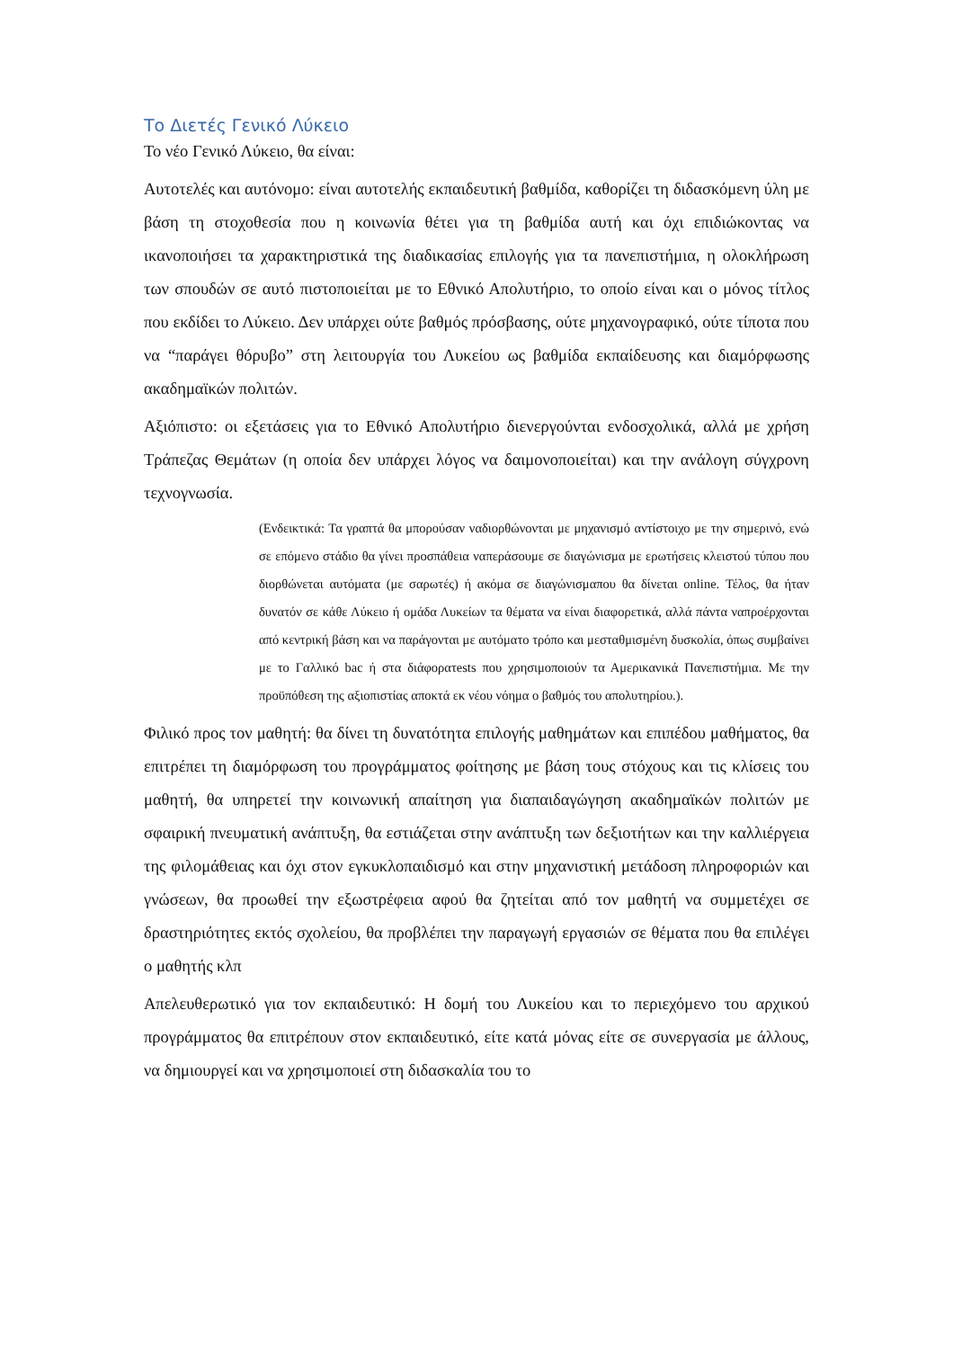Το Διετές Γενικό Λύκειο
Το νέο Γενικό Λύκειο, θα είναι:
Αυτοτελές και αυτόνομο: είναι αυτοτελής εκπαιδευτική βαθμίδα, καθορίζει τη διδασκόμενη ύλη με βάση τη στοχοθεσία που η κοινωνία θέτει για τη βαθμίδα αυτή και όχι επιδιώκοντας να ικανοποιήσει τα χαρακτηριστικά της διαδικασίας επιλογής για τα πανεπιστήμια, η ολοκλήρωση των σπουδών σε αυτό πιστοποιείται με το Εθνικό Απολυτήριο, το οποίο είναι και ο μόνος τίτλος που εκδίδει το Λύκειο. Δεν υπάρχει ούτε βαθμός πρόσβασης, ούτε μηχανογραφικό, ούτε τίποτα που να “παράγει θόρυβο” στη λειτουργία του Λυκείου ως βαθμίδα εκπαίδευσης και διαμόρφωσης ακαδημαϊκών πολιτών.
Αξιόπιστο: οι εξετάσεις για το Εθνικό Απολυτήριο διενεργούνται ενδοσχολικά, αλλά με χρήση Τράπεζας Θεμάτων (η οποία δεν υπάρχει λόγος να δαιμονοποιείται) και την ανάλογη σύγχρονη τεχνογνωσία.
(Ενδεικτικά: Τα γραπτά θα μπορούσαν ναδιορθώνονται με μηχανισμό αντίστοιχο με την σημερινό, ενώ σε επόμενο στάδιο θα γίνει προσπάθεια ναπεράσουμε σε διαγώνισμα με ερωτήσεις κλειστού τύπου που διορθώνεται αυτόματα (με σαρωτές) ή ακόμα σε διαγώνισμαπου θα δίνεται online. Τέλος, θα ήταν δυνατόν σε κάθε Λύκειο ή ομάδα Λυκείων τα θέματα να είναι διαφορετικά, αλλά πάντα ναπροέρχονται από κεντρική βάση και να παράγονται με αυτόματο τρόπο και μεσταθμισμένη δυσκολία, όπως συμβαίνει με το Γαλλικό bac ή στα διάφορατests που χρησιμοποιούν τα Αμερικανικά Πανεπιστήμια. Με την προϋπόθεση της αξιοπιστίας αποκτά εκ νέου νόημα ο βαθμός του απολυτηρίου.).
Φιλικό προς τον μαθητή: θα δίνει τη δυνατότητα επιλογής μαθημάτων και επιπέδου μαθήματος, θα επιτρέπει τη διαμόρφωση του προγράμματος φοίτησης με βάση τους στόχους και τις κλίσεις του μαθητή, θα υπηρετεί την κοινωνική απαίτηση για διαπαιδαγώγηση ακαδημαϊκών πολιτών με σφαιρική πνευματική ανάπτυξη, θα εστιάζεται στην ανάπτυξη των δεξιοτήτων και την καλλιέργεια της φιλομάθειας και όχι στον εγκυκλοπαιδισμό και στην μηχανιστική μετάδοση πληροφοριών και γνώσεων, θα προωθεί την εξωστρέφεια αφού θα ζητείται από τον μαθητή να συμμετέχει σε δραστηριότητες εκτός σχολείου, θα προβλέπει την παραγωγή εργασιών σε θέματα που θα επιλέγει ο μαθητής κλπ
Απελευθερωτικό για τον εκπαιδευτικό: Η δομή του Λυκείου και το περιεχόμενο του αρχικού προγράμματος θα επιτρέπουν στον εκπαιδευτικό, είτε κατά μόνας είτε σε συνεργασία με άλλους, να δημιουργεί και να χρησιμοποιεί στη διδασκαλία του το